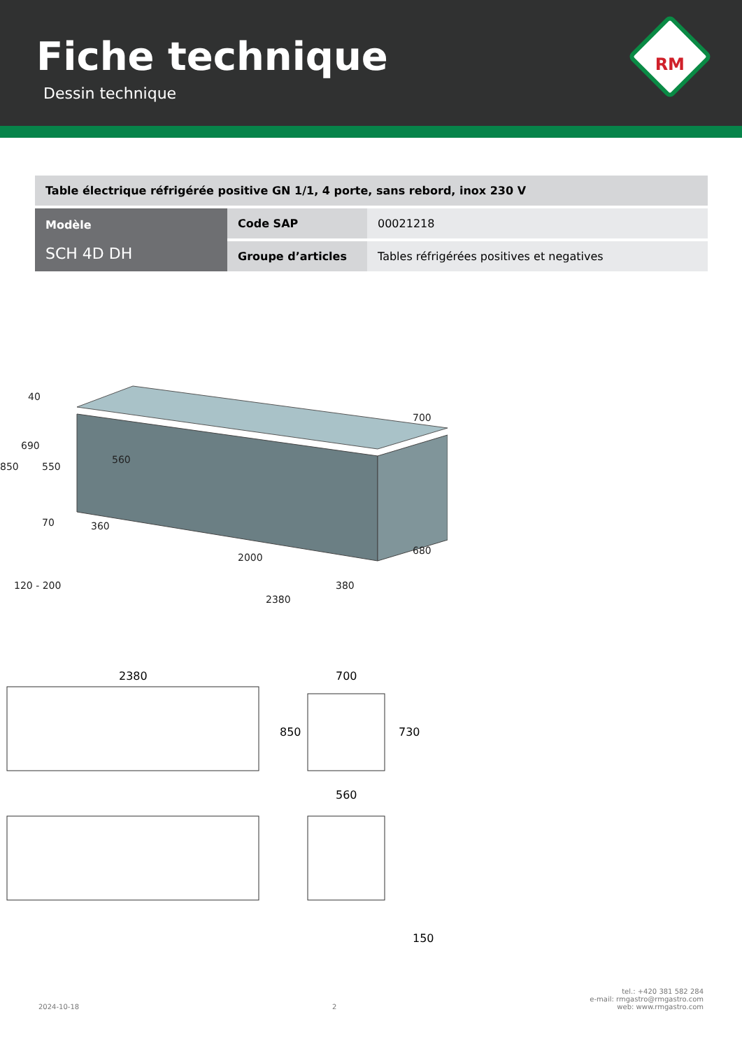Fiche technique
Dessin technique
RM
| Table électrique réfrigérée positive GN 1/1, 4 porte, sans rebord, inox 230 V | | |
| Modèle SCH 4D DH | Code SAP | 00021218 |
| | Groupe d’articles | Tables réfrigérées positives et negatives |
850
690
550
40
70
360
560
2000
2380
380
700
680
120 - 200
2380
700
850
730
560
150
2024-10-18 2 tel.: +420 381 582 284
e-mail: rmgastro@rmgastro.com
web: www.rmgastro.com